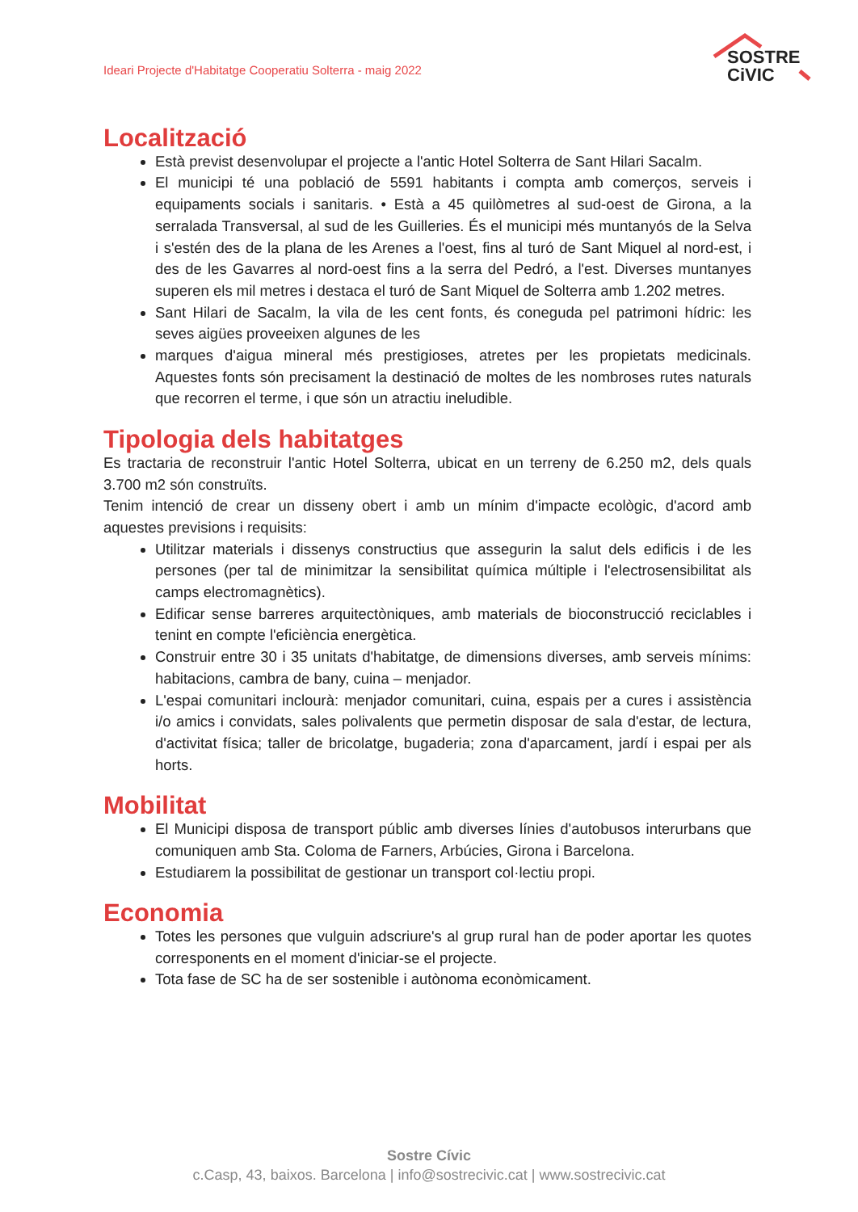Ideari Projecte d'Habitatge Cooperatiu Solterra - maig 2022
SOSTRE
CiVIC
Localització
Està previst desenvolupar el projecte a l'antic Hotel Solterra de Sant Hilari Sacalm.
El municipi té una població de 5591 habitants i compta amb comerços, serveis i equipaments socials i sanitaris. • Està a 45 quilòmetres al sud-oest de Girona, a la serralada Transversal, al sud de les Guilleries. És el municipi més muntanyós de la Selva i s'estén des de la plana de les Arenes a l'oest, fins al turó de Sant Miquel al nord-est, i des de les Gavarres al nord-oest fins a la serra del Pedró, a l'est. Diverses muntanyes superen els mil metres i destaca el turó de Sant Miquel de Solterra amb 1.202 metres.
Sant Hilari de Sacalm, la vila de les cent fonts, és coneguda pel patrimoni hídric: les seves aigües proveeixen algunes de les
marques d'aigua mineral més prestigioses, atretes per les propietats medicinals. Aquestes fonts són precisament la destinació de moltes de les nombroses rutes naturals que recorren el terme, i que són un atractiu ineludible.
Tipologia dels habitatges
Es tractaria de reconstruir l'antic Hotel Solterra, ubicat en un terreny de 6.250 m2, dels quals 3.700 m2 són construïts.
Tenim intenció de crear un disseny obert i amb un mínim d'impacte ecològic, d'acord amb aquestes previsions i requisits:
Utilitzar materials i dissenys constructius que assegurin la salut dels edificis i de les persones (per tal de minimitzar la sensibilitat química múltiple i l'electrosensibilitat als camps electromagnètics).
Edificar sense barreres arquitectòniques, amb materials de bioconstrucció reciclables i tenint en compte l'eficiència energètica.
Construir entre 30 i 35 unitats d'habitatge, de dimensions diverses, amb serveis mínims: habitacions, cambra de bany, cuina – menjador.
L'espai comunitari inclourà: menjador comunitari, cuina, espais per a cures i assistència i/o amics i convidats, sales polivalents que permetin disposar de sala d'estar, de lectura, d'activitat física; taller de bricolatge, bugaderia; zona d'aparcament, jardí i espai per als horts.
Mobilitat
El Municipi disposa de transport públic amb diverses línies d'autobusos interurbans que comuniquen amb Sta. Coloma de Farners, Arbúcies, Girona i Barcelona.
Estudiarem la possibilitat de gestionar un transport col·lectiu propi.
Economia
Totes les persones que vulguin adscriure's al grup rural han de poder aportar les quotes corresponents en el moment d'iniciar-se el projecte.
Tota fase de SC ha de ser sostenible i autònoma econòmicament.
Sostre Cívic
c.Casp, 43, baixos. Barcelona | info@sostrecivic.cat | www.sostrecivic.cat